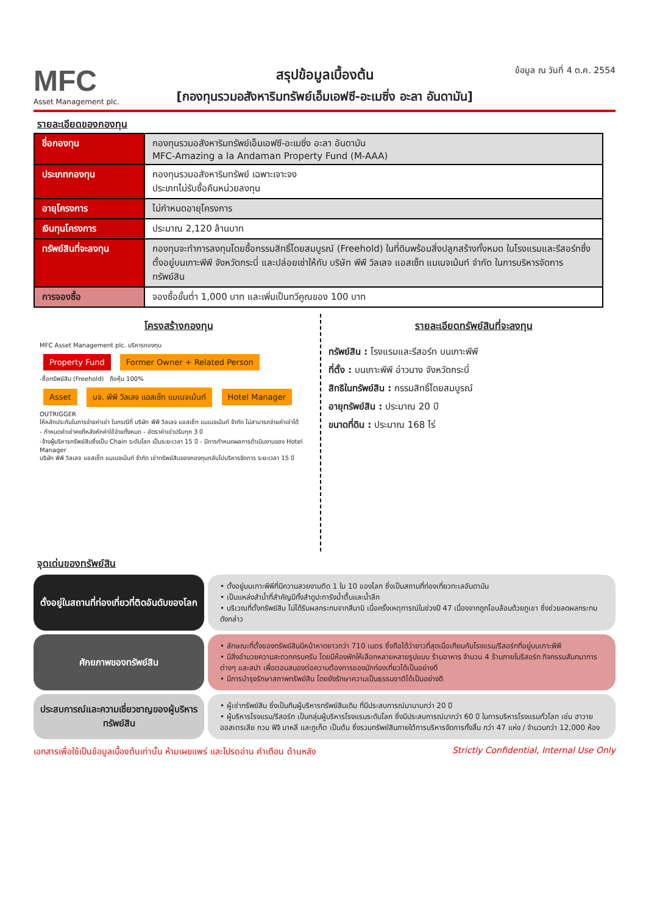MFC
Asset Management plc.
สรุปข้อมูลเบื้องต้น
[กองทุนรวมอสังหาริมทรัพย์เอ็มเอฟซี-อะเมซิ่ง อะลา อันดามัน]
ข้อมูล ณ วันที่ 4 ต.ค. 2554
รายละเอียดของกองทุน
| ชื่อกองทุน | กองทุนรวมอสังหาริมทรัพย์เอ็มเอฟซี-อะเมซิ่ง อะลา อันดามัน MFC-Amazing a la Andaman Property Fund (M-AAA) |
| ประเภทกองทุน | กองทุนรวมอสังหาริมทรัพย์ เฉพาะเจาะจง ประเภทไม่รับซื้อคืนหน่วยลงทุน |
| อายุโครงการ | ไม่กำหนดอายุโครงการ |
| เงินทุนโครงการ | ประมาณ 2,120 ล้านบาท |
| ทรัพย์สินที่จะลงทุน | กองทุนจะทำการลงทุนโดยซื้อกรรมสิทธิ์โดยสมบูรณ์ (Freehold) ในที่ดินพร้อมสิ่งปลูกสร้างทั้งหมด ในโรงแรมและรีสอร์ทซึ่งตั้งอยู่บนเกาะพีพี จังหวัดกระบี่ และปล่อยเช่าให้กับ บริษัท พีพี วิลเลจ แอสเซ็ท แมเนจเม้นท์ จำกัด ในการบริหารจัดการทรัพย์สิน |
| การจองซื้อ | จองซื้อขั้นต่ำ 1,000 บาท และเพิ่มเป็นทวีคูณของ 100 บาท |
โครงสร้างกองทุน
MFC Asset Management plc. บริหารกองทุน
Property Fund Former Owner + Related Person
-ซื้อทรัพย์สิน (Freehold) ถือหุ้น 100%
Asset บจ. พีพี วิลเลจ แอสเซ็ท แมเนจเม้นท์ Hotel Manager OUTRIGGER
ให้หลักประกันในการจ่ายค่าเช่า ในกรณีที่ บริษัท พีพี วิลเลจ แอสเซ็ท แมเนจเม้นท์ จำกัด ไม่สามารถจ่ายค่าเช่าได้
- กำหนดค่าเช่าคงที่หลังหักค่าใช้จ่ายทั้งหมด - อัตราค่าเช่าปรับทุก 3 ปี
-จ้างผู้บริหารทรัพย์สินซึ่งเป็น Chain ระดับโลก เป็นระยะเวลา 15 ปี - มีการกำหนดผลการดำเนินงานของ Hotel Manager
บริษัท พีพี วิลเลจ แอสเซ็ท แมเนจเม้นท์ จำกัด เช่าทรัพย์สินของกองทุนกลับไปบริหารจัดการ ระยะเวลา 15 ปี
รายละเอียดทรัพย์สินที่จะลงทุน
ทรัพย์สิน : โรงแรมและรีสอร์ท บนเกาะพีพี
ที่ตั้ง : บนเกาะพีพี อ่าวนาง จังหวัดกระบี่
สิทธิในทรัพย์สิน : กรรมสิทธิ์โดยสมบูรณ์
อายุทรัพย์สิน : ประมาณ 20 ปี
ขนาดที่ดิน : ประมาณ 168 ไร่
จุดเด่นของทรัพย์สิน
ตั้งอยู่ในสถานที่ท่องเที่ยวที่ติดอันดับของโลก
• ตั้งอยู่บนเกาะพีพีที่มีความสวยงามติด 1 ใน 10 ของโลก ซึ่งเป็นสถานที่ท่องเที่ยวทะเลอันดามัน
• เป็นแหล่งสำน้ำที่สำคัญมีทั้งสำดูปะการังน้ำตื้นและน้ำลึก
• บริเวณที่ตั้งทรัพย์สิน ไม่ได้รับผลกระทบจากสึนามิ เมื่อครั้งเหตุการณ์ในช่วงปี 47 เนื่องจากถูกโอบล้อมด้วยภูเขา ซึ่งช่วยลดผลกระทบดังกล่าว
ศักยภาพของทรัพย์สิน
• ลักษณะที่ตั้งของทรัพย์สินมีหน้าหาดยาวกว่า 710 เมตร ซึ่งถือได้ว่ายาวที่สุดเมื่อเทียบกับโรงแรม/รีสอร์ทที่อยู่บนเกาะพีพี
• มีสิ่งอำนวยความสะดวกครบครัน โดยมีห้องพักให้เลือกหลายหลายรูปแบบ ร้านอาหาร จำนวน 4 ร้านภายในรีสอร์ท กิจกรรมสันทนาการต่างๆ และสปา เพื่อตอบสนองต่อความต้องการของนักท่องเที่ยวได้เป็นอย่างดี
• มีการบำรุงรักษาสภาพทรัพย์สิน โดยยังรักษาความเป็นธรรมชาติได้เป็นอย่างดี
ประสบการณ์และความเชี่ยวชาญของผู้บริหารทรัพย์สิน
• ผู้เช่าทรัพย์สิน ซึ่งเป็นทีมผู้บริหารทรัพย์สินเดิม ที่มีประสบการณ์มานานกว่า 20 ปี
• ผู้บริหารโรงแรม/รีสอร์ท เป็นกลุ่มผู้บริหารโรงแรมระดับโลก ซึ่งมีประสบการณ์มากว่า 60 ปี ในการบริหารโรงแรมทั่วโลก เช่น ฮาวาย ออสเตรเลีย กวม ฟิจิ บาหลี และภูเก็ต เป็นต้น ซึ่งรวมทรัพย์สินภายใต้การบริหารจัดการทั้งสิ้น กว่า 47 แห่ง / จำนวนกว่า 12,000 ห้อง
เอกสารเพื่อใช้เป็นข้อมูลเบื้องต้นเท่านั้น ห้ามเผยแพร่ และโปรดอ่าน คำเตือน ด้านหลัง Strictly Confidential, Internal Use Only